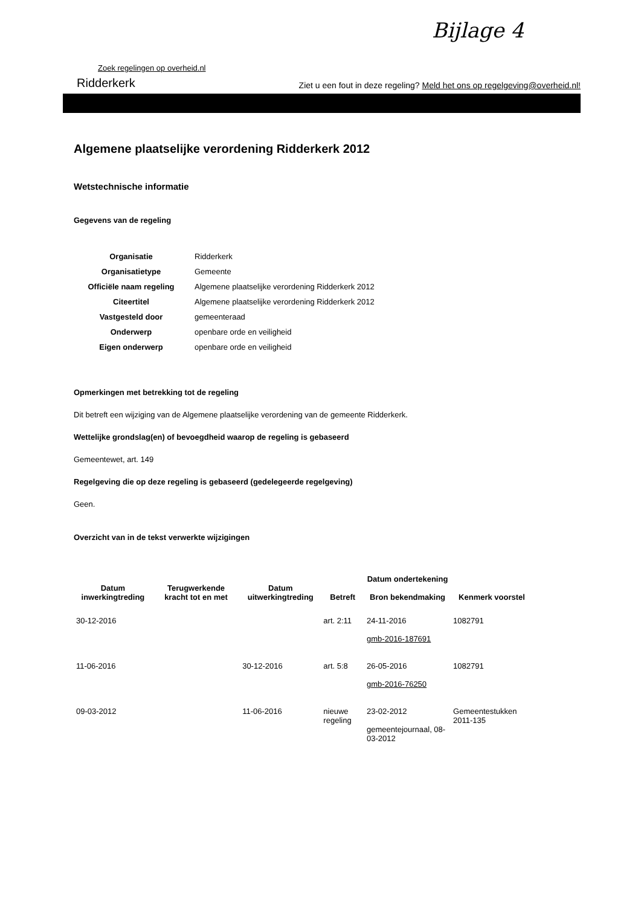Bijlage 4
Zoek regelingen op overheid.nl
Ridderkerk Ziet u een fout in deze regeling? Meld het ons op regelgeving@overheid.nl!
Algemene plaatselijke verordening Ridderkerk 2012
Wetstechnische informatie
Gegevens van de regeling
| Organisatie | Ridderkerk |
| Organisatietype | Gemeente |
| Officiële naam regeling | Algemene plaatselijke verordening Ridderkerk 2012 |
| Citeertitel | Algemene plaatselijke verordening Ridderkerk 2012 |
| Vastgesteld door | gemeenteraad |
| Onderwerp | openbare orde en veiligheid |
| Eigen onderwerp | openbare orde en veiligheid |
Opmerkingen met betrekking tot de regeling
Dit betreft een wijziging van de Algemene plaatselijke verordening van de gemeente Ridderkerk.
Wettelijke grondslag(en) of bevoegdheid waarop de regeling is gebaseerd
Gemeentewet, art. 149
Regelgeving die op deze regeling is gebaseerd (gedelegeerde regelgeving)
Geen.
Overzicht van in de tekst verwerkte wijzigingen
| Datum inwerkingtreding | Terugwerkende kracht tot en met | Datum uitwerkingtreding | Betreft | Datum ondertekening Bron bekendmaking | Kenmerk voorstel |
| --- | --- | --- | --- | --- | --- |
| 30-12-2016 | | | art. 2:11 | 24-11-2016 gmb-2016-187691 | 1082791 |
| 11-06-2016 | | 30-12-2016 | art. 5:8 | 26-05-2016 gmb-2016-76250 | 1082791 |
| 09-03-2012 | | 11-06-2016 | nieuwe regeling | 23-02-2012 gemeentejournaal, 08-03-2012 | Gemeentestukken 2011-135 |